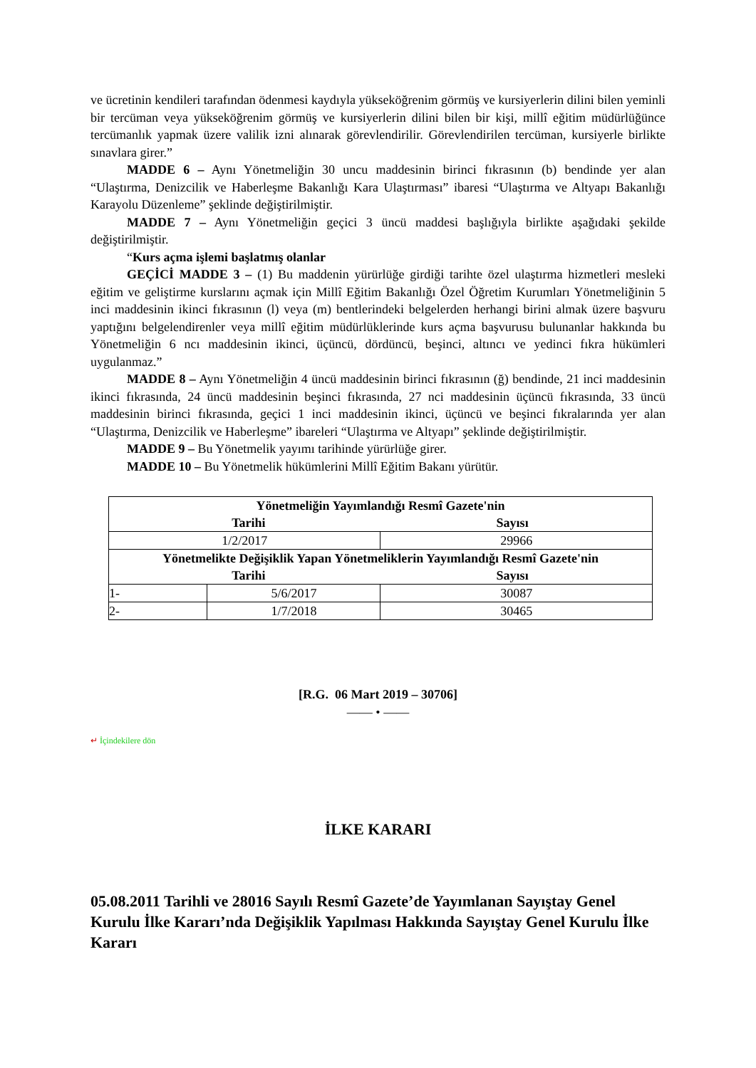ve ücretinin kendileri tarafından ödenmesi kaydıyla yükseköğrenim görmüş ve kursiyerlerin dilini bilen yeminli bir tercüman veya yükseköğrenim görmüş ve kursiyerlerin dilini bilen bir kişi, millî eğitim müdürlüğünce tercümanlık yapmak üzere valilik izni alınarak görevlendirilir. Görevlendirilen tercüman, kursiyerle birlikte sınavlara girer.”
MADDE 6 – Aynı Yönetmeliğin 30 uncu maddesinin birinci fıkrasının (b) bendinde yer alan “Ulaştırma, Denizcilik ve Haberleşme Bakanlığı Kara Ulaştırması” ibaresi “Ulaştırma ve Altyapı Bakanlığı Karayolu Düzenleme” şeklinde değiştirilmiştir.
MADDE 7 – Aynı Yönetmeliğin geçici 3 üncü maddesi başlığıyla birlikte aşağıdaki şekilde değiştirilmiştir.
“Kurs açma işlemi başlatmış olanlar
GEÇİCİ MADDE 3 – (1) Bu maddenin yürürlüğe girdiği tarihte özel ulaştırma hizmetleri mesleki eğitim ve geliştirme kurslarını açmak için Millî Eğitim Bakanlığı Özel Öğretim Kurumları Yönetmeliğinin 5 inci maddesinin ikinci fıkrasının (l) veya (m) bentlerindeki belgelerden herhangi birini almak üzere başvuru yaptığını belgelendirenler veya millî eğitim müdürlüklerinde kurs açma başvurusu bulunanlar hakkında bu Yönetmeliğin 6 ncı maddesinin ikinci, üçüncü, dördüncü, beşinci, altıncı ve yedinci fıkra hükümleri uygulanmaz.”
MADDE 8 – Aynı Yönetmeliğin 4 üncü maddesinin birinci fıkrasının (ğ) bendinde, 21 inci maddesinin ikinci fıkrasında, 24 üncü maddesinin beşinci fıkrasında, 27 nci maddesinin üçüncü fıkrasında, 33 üncü maddesinin birinci fıkrasında, geçici 1 inci maddesinin ikinci, üçüncü ve beşinci fıkralarında yer alan “Ulaştırma, Denizcilik ve Haberleşme” ibareleri “Ulaştırma ve Altyapı” şeklinde değiştirilmiştir.
MADDE 9 – Bu Yönetmelik yayımı tarihinde yürürlüğe girer.
MADDE 10 – Bu Yönetmelik hükümlerini Millî Eğitim Bakanı yürütür.
| Yönetmeliğin Yayımlandığı Resmî Gazete'nin Tarihi Sayısı | | |
| --- | --- | --- |
| 1/2/2017 | | 29966 |
| Yönetmelikte Değişiklik Yapan Yönetmeliklerin Yayımlandığı Resmî Gazete'nin Tarihi Sayısı | | |
| 1- | 5/6/2017 | 30087 |
| 2- | 1/7/2018 | 30465 |
[R.G. 06 Mart 2019 – 30706]
—— • ——
↵ İçindekilere dön
İLKE KARARI
05.08.2011 Tarihli ve 28016 Sayılı Resmî Gazete’de Yayımlanan Sayıştay Genel Kurulu İlke Kararı’nda Değişiklik Yapılması Hakkında Sayıştay Genel Kurulu İlke Kararı